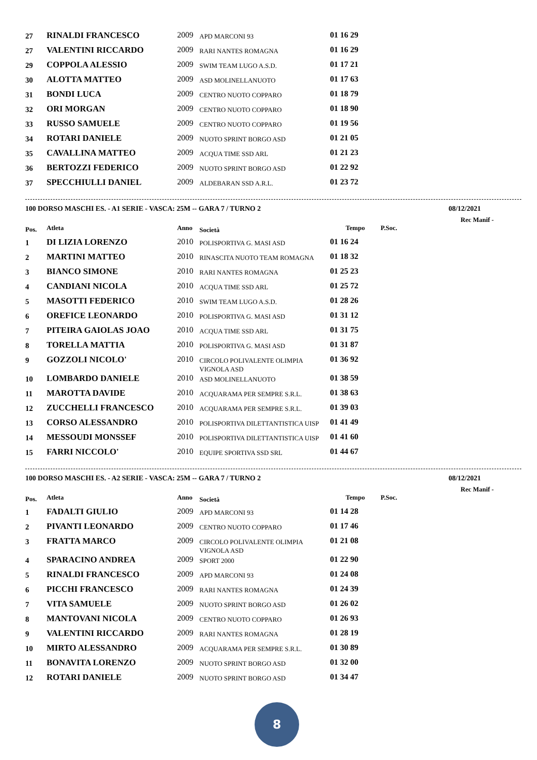| 27 | RINALDI FRANCESCO | 2009 | APD MARCONI 93 | 01 16 29 |
| 27 | VALENTINI RICCARDO | 2009 | RARI NANTES ROMAGNA | 01 16 29 |
| 29 | COPPOLA ALESSIO | 2009 | SWIM TEAM LUGO A.S.D. | 01 17 21 |
| 30 | ALOTTA MATTEO | 2009 | ASD MOLINELLANUOTO | 01 17 63 |
| 31 | BONDI LUCA | 2009 | CENTRO NUOTO COPPARO | 01 18 79 |
| 32 | ORI MORGAN | 2009 | CENTRO NUOTO COPPARO | 01 18 90 |
| 33 | RUSSO SAMUELE | 2009 | CENTRO NUOTO COPPARO | 01 19 56 |
| 34 | ROTARI DANIELE | 2009 | NUOTO SPRINT BORGO ASD | 01 21 05 |
| 35 | CAVALLINA MATTEO | 2009 | ACQUA TIME SSD ARL | 01 21 23 |
| 36 | BERTOZZI FEDERICO | 2009 | NUOTO SPRINT BORGO ASD | 01 22 92 |
| 37 | SPECCHIULLI DANIEL | 2009 | ALDEBARAN SSD A.R.L. | 01 23 72 |
100 DORSO MASCHI ES. - A1 SERIE - VASCA: 25M -- GARA 7 / TURNO 2 08/12/2021
Rec Manif -
| Pos. | Atleta | Anno | Società | Tempo | P.Soc. |
| --- | --- | --- | --- | --- | --- |
| 1 | DI LIZIA LORENZO | 2010 | POLISPORTIVA G. MASI ASD | 01 16 24 | |
| 2 | MARTINI MATTEO | 2010 | RINASCITA NUOTO TEAM ROMAGNA | 01 18 32 | |
| 3 | BIANCO SIMONE | 2010 | RARI NANTES ROMAGNA | 01 25 23 | |
| 4 | CANDIANI NICOLA | 2010 | ACQUA TIME SSD ARL | 01 25 72 | |
| 5 | MASOTTI FEDERICO | 2010 | SWIM TEAM LUGO A.S.D. | 01 28 26 | |
| 6 | OREFICE LEONARDO | 2010 | POLISPORTIVA G. MASI ASD | 01 31 12 | |
| 7 | PITEIRA GAIOLAS JOAO | 2010 | ACQUA TIME SSD ARL | 01 31 75 | |
| 8 | TORELLA MATTIA | 2010 | POLISPORTIVA G. MASI ASD | 01 31 87 | |
| 9 | GOZZOLI NICOLO' | 2010 | CIRCOLO POLIVALENTE OLIMPIA VIGNOLA ASD | 01 36 92 | |
| 10 | LOMBARDO DANIELE | 2010 | ASD MOLINELLANUOTO | 01 38 59 | |
| 11 | MAROTTA DAVIDE | 2010 | ACQUARAMA PER SEMPRE S.R.L. | 01 38 63 | |
| 12 | ZUCCHELLI FRANCESCO | 2010 | ACQUARAMA PER SEMPRE S.R.L. | 01 39 03 | |
| 13 | CORSO ALESSANDRO | 2010 | POLISPORTIVA DILETTANTISTICA UISP | 01 41 49 | |
| 14 | MESSOUDI MONSSEF | 2010 | POLISPORTIVA DILETTANTISTICA UISP | 01 41 60 | |
| 15 | FARRI NICCOLO' | 2010 | EQUIPE SPORTIVA SSD SRL | 01 44 67 | |
100 DORSO MASCHI ES. - A2 SERIE - VASCA: 25M -- GARA 7 / TURNO 2 08/12/2021
Rec Manif -
| Pos. | Atleta | Anno | Società | Tempo | P.Soc. |
| --- | --- | --- | --- | --- | --- |
| 1 | FADALTI GIULIO | 2009 | APD MARCONI 93 | 01 14 28 | |
| 2 | PIVANTI LEONARDO | 2009 | CENTRO NUOTO COPPARO | 01 17 46 | |
| 3 | FRATTA MARCO | 2009 | CIRCOLO POLIVALENTE OLIMPIA VIGNOLA ASD | 01 21 08 | |
| 4 | SPARACINO ANDREA | 2009 | SPORT 2000 | 01 22 90 | |
| 5 | RINALDI FRANCESCO | 2009 | APD MARCONI 93 | 01 24 08 | |
| 6 | PICCHI FRANCESCO | 2009 | RARI NANTES ROMAGNA | 01 24 39 | |
| 7 | VITA SAMUELE | 2009 | NUOTO SPRINT BORGO ASD | 01 26 02 | |
| 8 | MANTOVANI NICOLA | 2009 | CENTRO NUOTO COPPARO | 01 26 93 | |
| 9 | VALENTINI RICCARDO | 2009 | RARI NANTES ROMAGNA | 01 28 19 | |
| 10 | MIRTO ALESSANDRO | 2009 | ACQUARAMA PER SEMPRE S.R.L. | 01 30 89 | |
| 11 | BONAVITA LORENZO | 2009 | NUOTO SPRINT BORGO ASD | 01 32 00 | |
| 12 | ROTARI DANIELE | 2009 | NUOTO SPRINT BORGO ASD | 01 34 47 | |
8